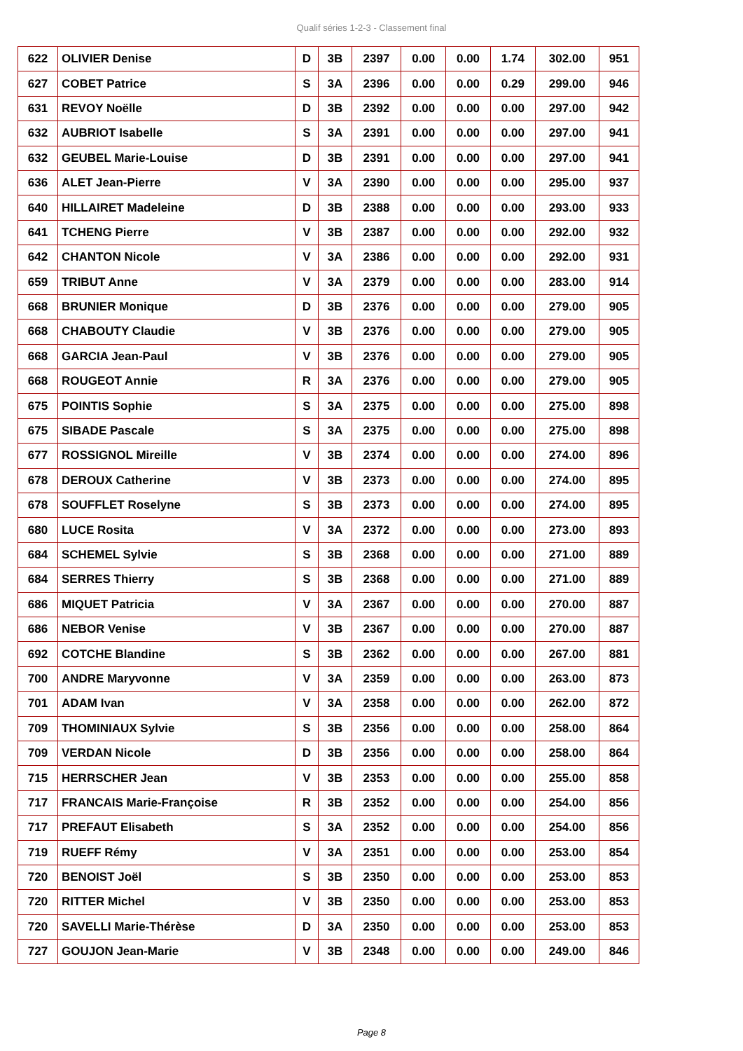Qualif séries 1-2-3 - Classement final
| 622 | OLIVIER Denise | D | 3B | 2397 | 0.00 | 0.00 | 1.74 | 302.00 | 951 |
| 627 | COBET Patrice | S | 3A | 2396 | 0.00 | 0.00 | 0.29 | 299.00 | 946 |
| 631 | REVOY Noëlle | D | 3B | 2392 | 0.00 | 0.00 | 0.00 | 297.00 | 942 |
| 632 | AUBRIOT Isabelle | S | 3A | 2391 | 0.00 | 0.00 | 0.00 | 297.00 | 941 |
| 632 | GEUBEL Marie-Louise | D | 3B | 2391 | 0.00 | 0.00 | 0.00 | 297.00 | 941 |
| 636 | ALET Jean-Pierre | V | 3A | 2390 | 0.00 | 0.00 | 0.00 | 295.00 | 937 |
| 640 | HILLAIRET Madeleine | D | 3B | 2388 | 0.00 | 0.00 | 0.00 | 293.00 | 933 |
| 641 | TCHENG Pierre | V | 3B | 2387 | 0.00 | 0.00 | 0.00 | 292.00 | 932 |
| 642 | CHANTON Nicole | V | 3A | 2386 | 0.00 | 0.00 | 0.00 | 292.00 | 931 |
| 659 | TRIBUT Anne | V | 3A | 2379 | 0.00 | 0.00 | 0.00 | 283.00 | 914 |
| 668 | BRUNIER Monique | D | 3B | 2376 | 0.00 | 0.00 | 0.00 | 279.00 | 905 |
| 668 | CHABOUTY Claudie | V | 3B | 2376 | 0.00 | 0.00 | 0.00 | 279.00 | 905 |
| 668 | GARCIA Jean-Paul | V | 3B | 2376 | 0.00 | 0.00 | 0.00 | 279.00 | 905 |
| 668 | ROUGEOT Annie | R | 3A | 2376 | 0.00 | 0.00 | 0.00 | 279.00 | 905 |
| 675 | POINTIS Sophie | S | 3A | 2375 | 0.00 | 0.00 | 0.00 | 275.00 | 898 |
| 675 | SIBADE Pascale | S | 3A | 2375 | 0.00 | 0.00 | 0.00 | 275.00 | 898 |
| 677 | ROSSIGNOL Mireille | V | 3B | 2374 | 0.00 | 0.00 | 0.00 | 274.00 | 896 |
| 678 | DEROUX Catherine | V | 3B | 2373 | 0.00 | 0.00 | 0.00 | 274.00 | 895 |
| 678 | SOUFFLET Roselyne | S | 3B | 2373 | 0.00 | 0.00 | 0.00 | 274.00 | 895 |
| 680 | LUCE Rosita | V | 3A | 2372 | 0.00 | 0.00 | 0.00 | 273.00 | 893 |
| 684 | SCHEMEL Sylvie | S | 3B | 2368 | 0.00 | 0.00 | 0.00 | 271.00 | 889 |
| 684 | SERRES Thierry | S | 3B | 2368 | 0.00 | 0.00 | 0.00 | 271.00 | 889 |
| 686 | MIQUET Patricia | V | 3A | 2367 | 0.00 | 0.00 | 0.00 | 270.00 | 887 |
| 686 | NEBOR Venise | V | 3B | 2367 | 0.00 | 0.00 | 0.00 | 270.00 | 887 |
| 692 | COTCHE Blandine | S | 3B | 2362 | 0.00 | 0.00 | 0.00 | 267.00 | 881 |
| 700 | ANDRE Maryvonne | V | 3A | 2359 | 0.00 | 0.00 | 0.00 | 263.00 | 873 |
| 701 | ADAM Ivan | V | 3A | 2358 | 0.00 | 0.00 | 0.00 | 262.00 | 872 |
| 709 | THOMINIAUX Sylvie | S | 3B | 2356 | 0.00 | 0.00 | 0.00 | 258.00 | 864 |
| 709 | VERDAN Nicole | D | 3B | 2356 | 0.00 | 0.00 | 0.00 | 258.00 | 864 |
| 715 | HERRSCHER Jean | V | 3B | 2353 | 0.00 | 0.00 | 0.00 | 255.00 | 858 |
| 717 | FRANCAIS Marie-Françoise | R | 3B | 2352 | 0.00 | 0.00 | 0.00 | 254.00 | 856 |
| 717 | PREFAUT Elisabeth | S | 3A | 2352 | 0.00 | 0.00 | 0.00 | 254.00 | 856 |
| 719 | RUEFF Rémy | V | 3A | 2351 | 0.00 | 0.00 | 0.00 | 253.00 | 854 |
| 720 | BENOIST Joël | S | 3B | 2350 | 0.00 | 0.00 | 0.00 | 253.00 | 853 |
| 720 | RITTER Michel | V | 3B | 2350 | 0.00 | 0.00 | 0.00 | 253.00 | 853 |
| 720 | SAVELLI Marie-Thérèse | D | 3A | 2350 | 0.00 | 0.00 | 0.00 | 253.00 | 853 |
| 727 | GOUJON Jean-Marie | V | 3B | 2348 | 0.00 | 0.00 | 0.00 | 249.00 | 846 |
Page 8